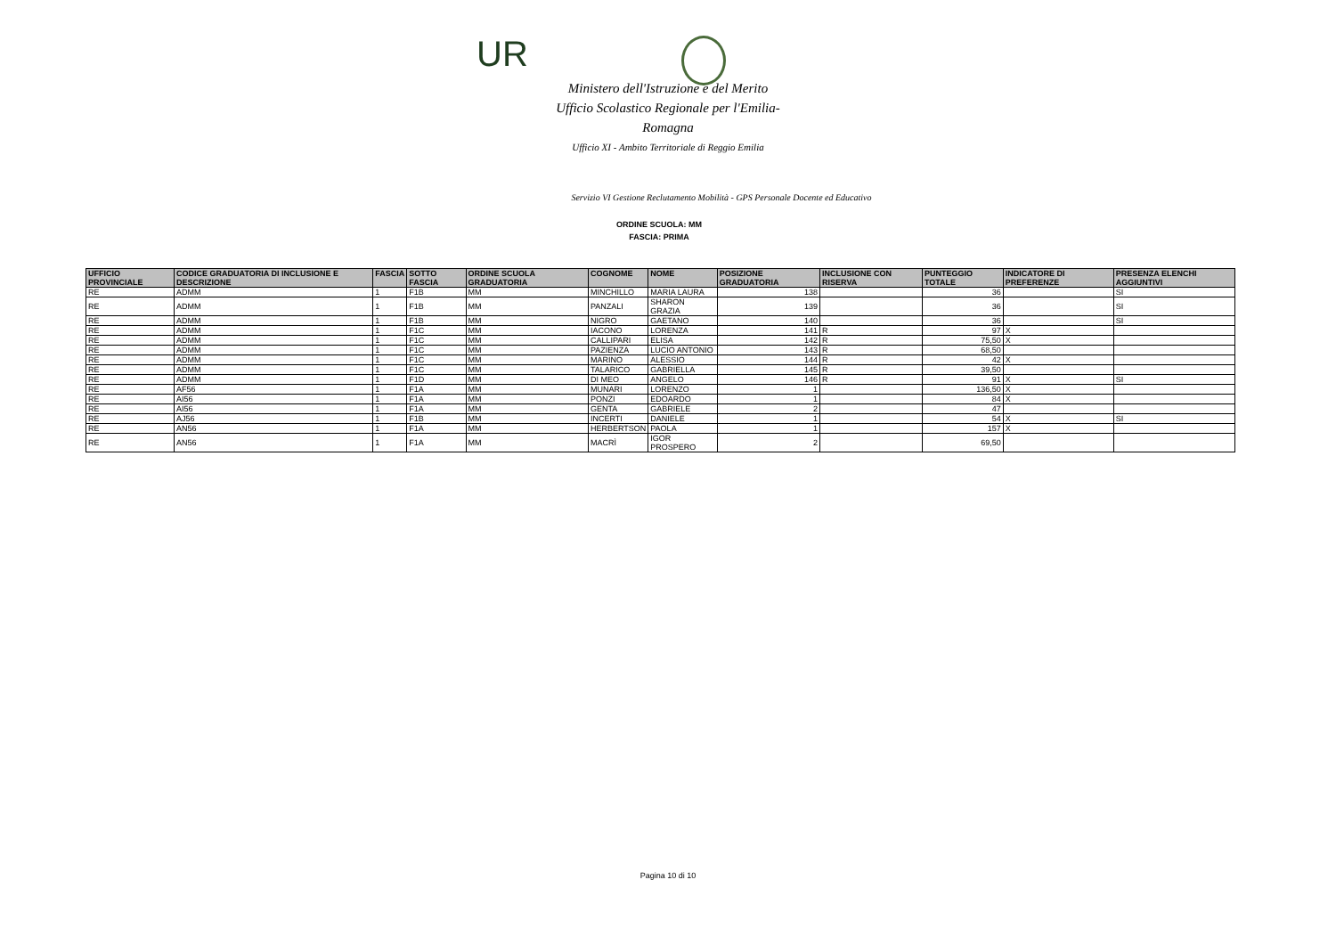UR
Ministero dell'Istruzione e del Merito
Ufficio Scolastico Regionale per l'Emilia-Romagna
Ufficio XI - Ambito Territoriale di Reggio Emilia
Servizio VI Gestione Reclutamento Mobilità - GPS Personale Docente ed Educativo
ORDINE SCUOLA: MM
FASCIA: PRIMA
| UFFICIO PROVINCIALE | CODICE GRADUATORIA DI INCLUSIONE E DESCRIZIONE | FASCIA | SOTTO FASCIA | ORDINE SCUOLA GRADUATORIA | COGNOME | NOME | POSIZIONE GRADUATORIA | INCLUSIONE CON RISERVA | PUNTEGGIO TOTALE | INDICATORE DI PREFERENZE | PRESENZA ELENCHI AGGIUNTIVI |
| --- | --- | --- | --- | --- | --- | --- | --- | --- | --- | --- | --- |
| RE | ADMM | 1 | F1B | MM | MINCHILLO | MARIA LAURA | 138 | | 36 | | SI |
| RE | ADMM | 1 | F1B | MM | PANZALI | SHARON GRAZIA | 139 | | 36 | | SI |
| RE | ADMM | 1 | F1B | MM | NIGRO | GAETANO | 140 | | 36 | | SI |
| RE | ADMM | 1 | F1C | MM | IACONO | LORENZA | 141 | R | 97 | X | |
| RE | ADMM | 1 | F1C | MM | CALLIPARI | ELISA | 142 | R | 75,50 | X | |
| RE | ADMM | 1 | F1C | MM | PAZIENZA | LUCIO ANTONIO | 143 | R | 68,50 | | |
| RE | ADMM | 1 | F1C | MM | MARINO | ALESSIO | 144 | R | 42 | X | |
| RE | ADMM | 1 | F1C | MM | TALARICO | GABRIELLA | 145 | R | 39,50 | | |
| RE | ADMM | 1 | F1D | MM | DI MEO | ANGELO | 146 | R | 91 | X | SI |
| RE | AF56 | 1 | F1A | MM | MUNARI | LORENZO | 1 | | 136,50 | X | |
| RE | AI56 | 1 | F1A | MM | PONZI | EDOARDO | 1 | | 84 | X | |
| RE | AI56 | 1 | F1A | MM | GENTA | GABRIELE | 2 | | 47 | | |
| RE | AJ56 | 1 | F1B | MM | INCERTI | DANIELE | 1 | | 54 | X | SI |
| RE | AN56 | 1 | F1A | MM | HERBERTSON | PAOLA | 1 | | 157 | X | |
| RE | AN56 | 1 | F1A | MM | MACRÌ | IGOR PROSPERO | 2 | | 69,50 | | |
Pagina 10 di 10